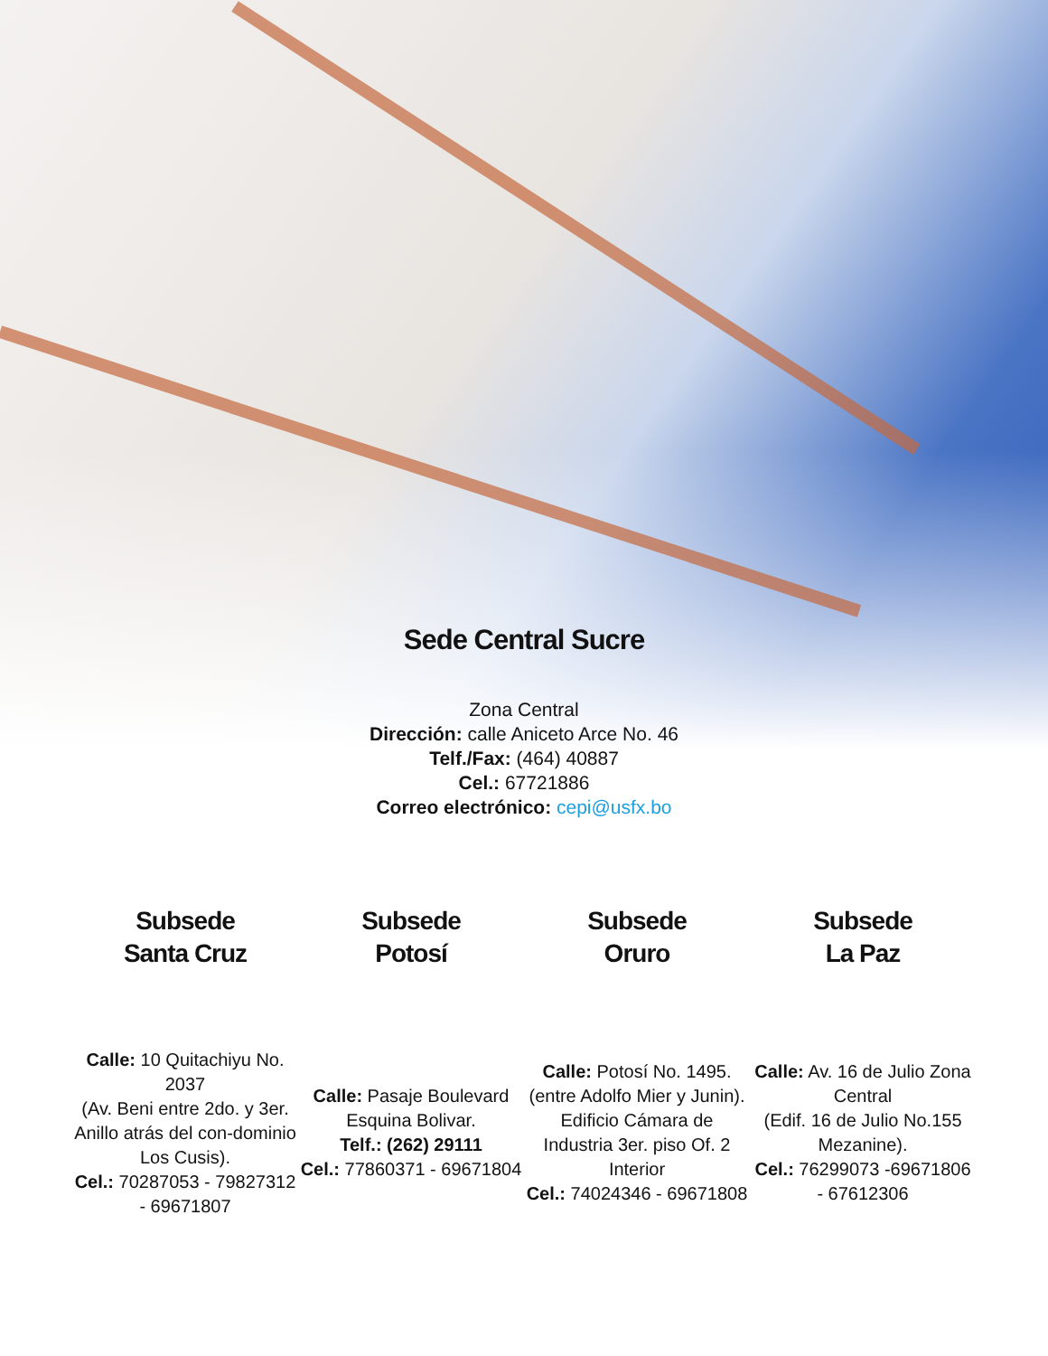Sede Central Sucre
Zona Central
Dirección: calle Aniceto Arce No. 46
Telf./Fax: (464) 40887
Cel.: 67721886
Correo electrónico: cepi@usfx.bo
Subsede
Santa Cruz
Calle: 10 Quitachiyu No. 2037
(Av. Beni entre 2do. y 3er. Anillo atrás del con-dominio Los Cusis).
Cel.: 70287053 - 79827312 - 69671807
Subsede
Potosí
Calle: Pasaje Boulevard Esquina Bolivar.
Telf.: (262) 29111
Cel.: 77860371 - 69671804
Subsede
Oruro
Calle: Potosí No. 1495. (entre Adolfo Mier y Junin).
Edificio Cámara de Industria 3er. piso Of. 2 Interior
Cel.: 74024346 - 69671808
Subsede
La Paz
Calle: Av. 16 de Julio Zona Central
(Edif. 16 de Julio No.155 Mezanine).
Cel.: 76299073 -69671806 - 67612306